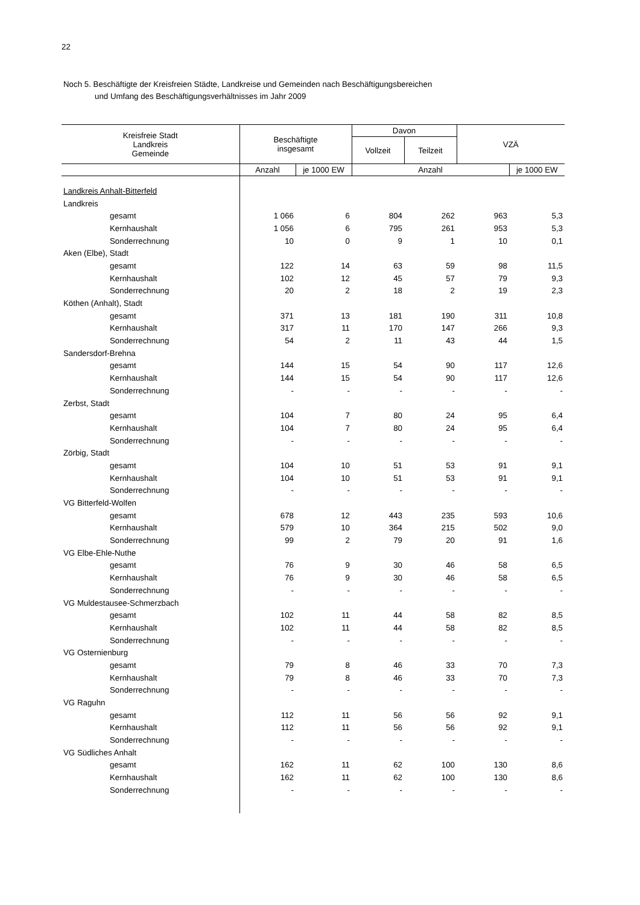22
Noch 5. Beschäftigte der Kreisfreien Städte, Landkreise und Gemeinden nach Beschäftigungsbereichen
und Umfang des Beschäftigungsverhältnisses im Jahr 2009
| Kreisfreie Stadt Landkreis Gemeinde | Beschäftigte insgesamt | | Davon | | VZÄ | |
| --- | --- | --- | --- | --- | --- | --- |
| | | | Vollzeit | Teilzeit | | |
| | Anzahl | je 1000 EW | Anzahl | | | je 1000 EW |
| Landkreis Anhalt-Bitterfeld | | | | | | |
| Landkreis | | | | | | |
| gesamt | 1 066 | 6 | 804 | 262 | 963 | 5,3 |
| Kernhaushalt | 1 056 | 6 | 795 | 261 | 953 | 5,3 |
| Sonderrechnung | 10 | 0 | 9 | 1 | 10 | 0,1 |
| Aken (Elbe), Stadt | | | | | | |
| gesamt | 122 | 14 | 63 | 59 | 98 | 11,5 |
| Kernhaushalt | 102 | 12 | 45 | 57 | 79 | 9,3 |
| Sonderrechnung | 20 | 2 | 18 | 2 | 19 | 2,3 |
| Köthen (Anhalt), Stadt | | | | | | |
| gesamt | 371 | 13 | 181 | 190 | 311 | 10,8 |
| Kernhaushalt | 317 | 11 | 170 | 147 | 266 | 9,3 |
| Sonderrechnung | 54 | 2 | 11 | 43 | 44 | 1,5 |
| Sandersdorf-Brehna | | | | | | |
| gesamt | 144 | 15 | 54 | 90 | 117 | 12,6 |
| Kernhaushalt | 144 | 15 | 54 | 90 | 117 | 12,6 |
| Sonderrechnung | - | - | - | - | - | - |
| Zerbst, Stadt | | | | | | |
| gesamt | 104 | 7 | 80 | 24 | 95 | 6,4 |
| Kernhaushalt | 104 | 7 | 80 | 24 | 95 | 6,4 |
| Sonderrechnung | - | - | - | - | - | - |
| Zörbig, Stadt | | | | | | |
| gesamt | 104 | 10 | 51 | 53 | 91 | 9,1 |
| Kernhaushalt | 104 | 10 | 51 | 53 | 91 | 9,1 |
| Sonderrechnung | - | - | - | - | - | - |
| VG Bitterfeld-Wolfen | | | | | | |
| gesamt | 678 | 12 | 443 | 235 | 593 | 10,6 |
| Kernhaushalt | 579 | 10 | 364 | 215 | 502 | 9,0 |
| Sonderrechnung | 99 | 2 | 79 | 20 | 91 | 1,6 |
| VG Elbe-Ehle-Nuthe | | | | | | |
| gesamt | 76 | 9 | 30 | 46 | 58 | 6,5 |
| Kernhaushalt | 76 | 9 | 30 | 46 | 58 | 6,5 |
| Sonderrechnung | - | - | - | - | - | - |
| VG Muldestausee-Schmerzbach | | | | | | |
| gesamt | 102 | 11 | 44 | 58 | 82 | 8,5 |
| Kernhaushalt | 102 | 11 | 44 | 58 | 82 | 8,5 |
| Sonderrechnung | - | - | - | - | - | - |
| VG Osternienburg | | | | | | |
| gesamt | 79 | 8 | 46 | 33 | 70 | 7,3 |
| Kernhaushalt | 79 | 8 | 46 | 33 | 70 | 7,3 |
| Sonderrechnung | - | - | - | - | - | - |
| VG Raguhn | | | | | | |
| gesamt | 112 | 11 | 56 | 56 | 92 | 9,1 |
| Kernhaushalt | 112 | 11 | 56 | 56 | 92 | 9,1 |
| Sonderrechnung | - | - | - | - | - | - |
| VG Südliches Anhalt | | | | | | |
| gesamt | 162 | 11 | 62 | 100 | 130 | 8,6 |
| Kernhaushalt | 162 | 11 | 62 | 100 | 130 | 8,6 |
| Sonderrechnung | - | - | - | - | - | - |